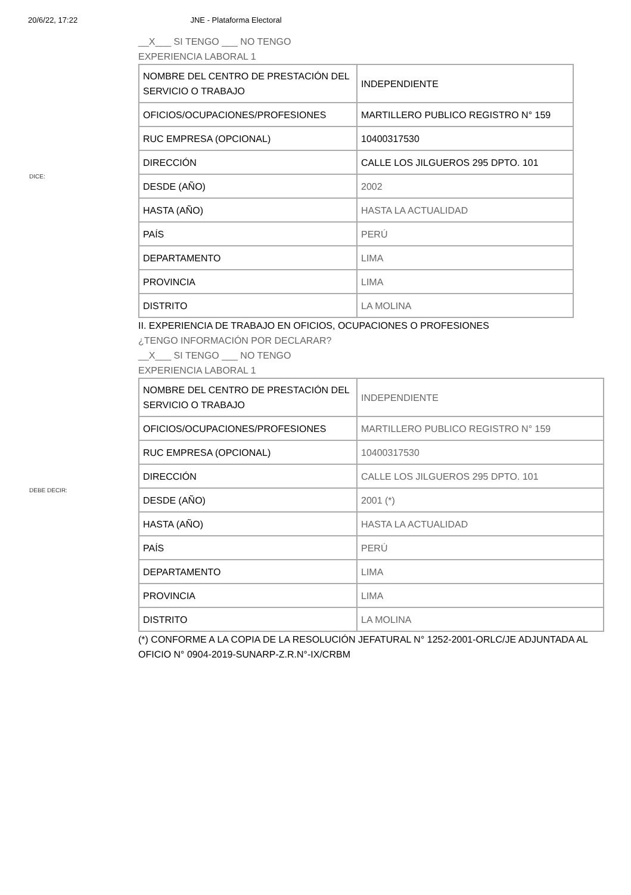20/6/22, 17:22 JNE - Plataforma Electoral
DICE:
__X___ SI TENGO ___ NO TENGO
EXPERIENCIA LABORAL 1
| NOMBRE DEL CENTRO DE PRESTACIÓN DEL SERVICIO O TRABAJO | INDEPENDIENTE |
| OFICIOS/OCUPACIONES/PROFESIONES | MARTILLERO PUBLICO REGISTRO N° 159 |
| RUC EMPRESA (OPCIONAL) | 10400317530 |
| DIRECCIÓN | CALLE LOS JILGUEROS 295 DPTO. 101 |
| DESDE (AÑO) | 2002 |
| HASTA (AÑO) | HASTA LA ACTUALIDAD |
| PAÍS | PERÚ |
| DEPARTAMENTO | LIMA |
| PROVINCIA | LIMA |
| DISTRITO | LA MOLINA |
DEBE DECIR:
II. EXPERIENCIA DE TRABAJO EN OFICIOS, OCUPACIONES O PROFESIONES
¿TENGO INFORMACIÓN POR DECLARAR?
__X___ SI TENGO ___ NO TENGO
EXPERIENCIA LABORAL 1
| NOMBRE DEL CENTRO DE PRESTACIÓN DEL SERVICIO O TRABAJO | INDEPENDIENTE |
| OFICIOS/OCUPACIONES/PROFESIONES | MARTILLERO PUBLICO REGISTRO N° 159 |
| RUC EMPRESA (OPCIONAL) | 10400317530 |
| DIRECCIÓN | CALLE LOS JILGUEROS 295 DPTO. 101 |
| DESDE (AÑO) | 2001 (*) |
| HASTA (AÑO) | HASTA LA ACTUALIDAD |
| PAÍS | PERÚ |
| DEPARTAMENTO | LIMA |
| PROVINCIA | LIMA |
| DISTRITO | LA MOLINA |
(*) CONFORME A LA COPIA DE LA RESOLUCIÓN JEFATURAL N° 1252-2001-ORLC/JE ADJUNTADA AL OFICIO N° 0904-2019-SUNARP-Z.R.N°-IX/CRBM